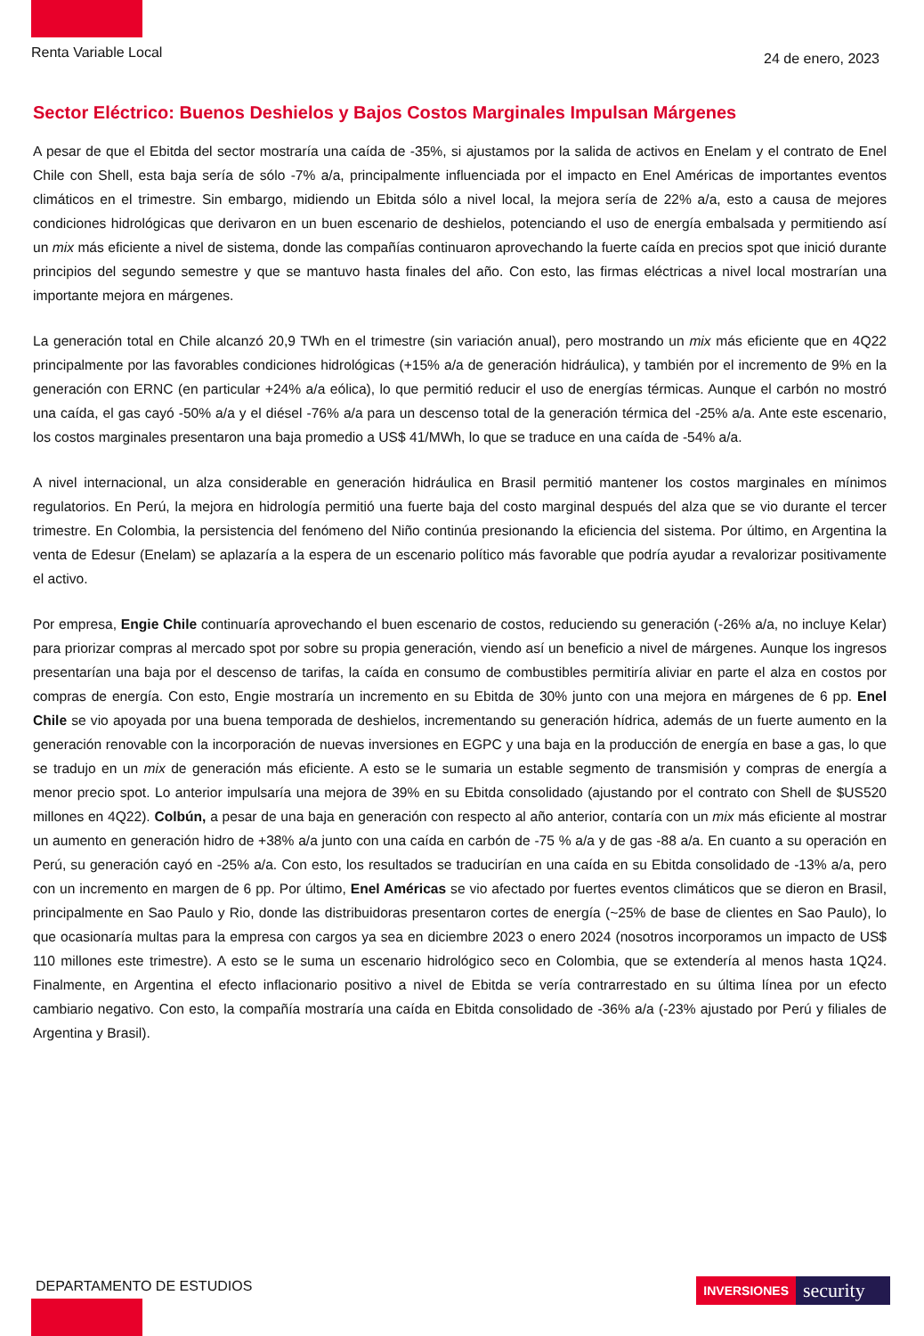Renta Variable Local
24 de enero, 2023
Sector Eléctrico: Buenos Deshielos y Bajos Costos Marginales Impulsan Márgenes
A pesar de que el Ebitda del sector mostraría una caída de -35%, si ajustamos por la salida de activos en Enelam y el contrato de Enel Chile con Shell, esta baja sería de sólo -7% a/a, principalmente influenciada por el impacto en Enel Américas de importantes eventos climáticos en el trimestre. Sin embargo, midiendo un Ebitda sólo a nivel local, la mejora sería de 22% a/a, esto a causa de mejores condiciones hidrológicas que derivaron en un buen escenario de deshielos, potenciando el uso de energía embalsada y permitiendo así un mix más eficiente a nivel de sistema, donde las compañías continuaron aprovechando la fuerte caída en precios spot que inició durante principios del segundo semestre y que se mantuvo hasta finales del año. Con esto, las firmas eléctricas a nivel local mostrarían una importante mejora en márgenes.
La generación total en Chile alcanzó 20,9 TWh en el trimestre (sin variación anual), pero mostrando un mix más eficiente que en 4Q22 principalmente por las favorables condiciones hidrológicas (+15% a/a de generación hidráulica), y también por el incremento de 9% en la generación con ERNC (en particular +24% a/a eólica), lo que permitió reducir el uso de energías térmicas. Aunque el carbón no mostró una caída, el gas cayó -50% a/a y el diésel -76% a/a para un descenso total de la generación térmica del -25% a/a. Ante este escenario, los costos marginales presentaron una baja promedio a US$ 41/MWh, lo que se traduce en una caída de -54% a/a.
A nivel internacional, un alza considerable en generación hidráulica en Brasil permitió mantener los costos marginales en mínimos regulatorios. En Perú, la mejora en hidrología permitió una fuerte baja del costo marginal después del alza que se vio durante el tercer trimestre. En Colombia, la persistencia del fenómeno del Niño continúa presionando la eficiencia del sistema. Por último, en Argentina la venta de Edesur (Enelam) se aplazaría a la espera de un escenario político más favorable que podría ayudar a revalorizar positivamente el activo.
Por empresa, Engie Chile continuaría aprovechando el buen escenario de costos, reduciendo su generación (-26% a/a, no incluye Kelar) para priorizar compras al mercado spot por sobre su propia generación, viendo así un beneficio a nivel de márgenes. Aunque los ingresos presentarían una baja por el descenso de tarifas, la caída en consumo de combustibles permitiría aliviar en parte el alza en costos por compras de energía. Con esto, Engie mostraría un incremento en su Ebitda de 30% junto con una mejora en márgenes de 6 pp. Enel Chile se vio apoyada por una buena temporada de deshielos, incrementando su generación hídrica, además de un fuerte aumento en la generación renovable con la incorporación de nuevas inversiones en EGPC y una baja en la producción de energía en base a gas, lo que se tradujo en un mix de generación más eficiente. A esto se le sumaria un estable segmento de transmisión y compras de energía a menor precio spot. Lo anterior impulsaría una mejora de 39% en su Ebitda consolidado (ajustando por el contrato con Shell de $US520 millones en 4Q22). Colbún, a pesar de una baja en generación con respecto al año anterior, contaría con un mix más eficiente al mostrar un aumento en generación hidro de +38% a/a junto con una caída en carbón de -75 % a/a y de gas -88 a/a. En cuanto a su operación en Perú, su generación cayó en -25% a/a. Con esto, los resultados se traducirían en una caída en su Ebitda consolidado de -13% a/a, pero con un incremento en margen de 6 pp. Por último, Enel Américas se vio afectado por fuertes eventos climáticos que se dieron en Brasil, principalmente en Sao Paulo y Rio, donde las distribuidoras presentaron cortes de energía (~25% de base de clientes en Sao Paulo), lo que ocasionaría multas para la empresa con cargos ya sea en diciembre 2023 o enero 2024 (nosotros incorporamos un impacto de US$ 110 millones este trimestre). A esto se le suma un escenario hidrológico seco en Colombia, que se extendería al menos hasta 1Q24. Finalmente, en Argentina el efecto inflacionario positivo a nivel de Ebitda se vería contrarrestado en su última línea por un efecto cambiario negativo. Con esto, la compañía mostraría una caída en Ebitda consolidado de -36% a/a (-23% ajustado por Perú y filiales de Argentina y Brasil).
DEPARTAMENTO DE ESTUDIOS INVERSIONES security